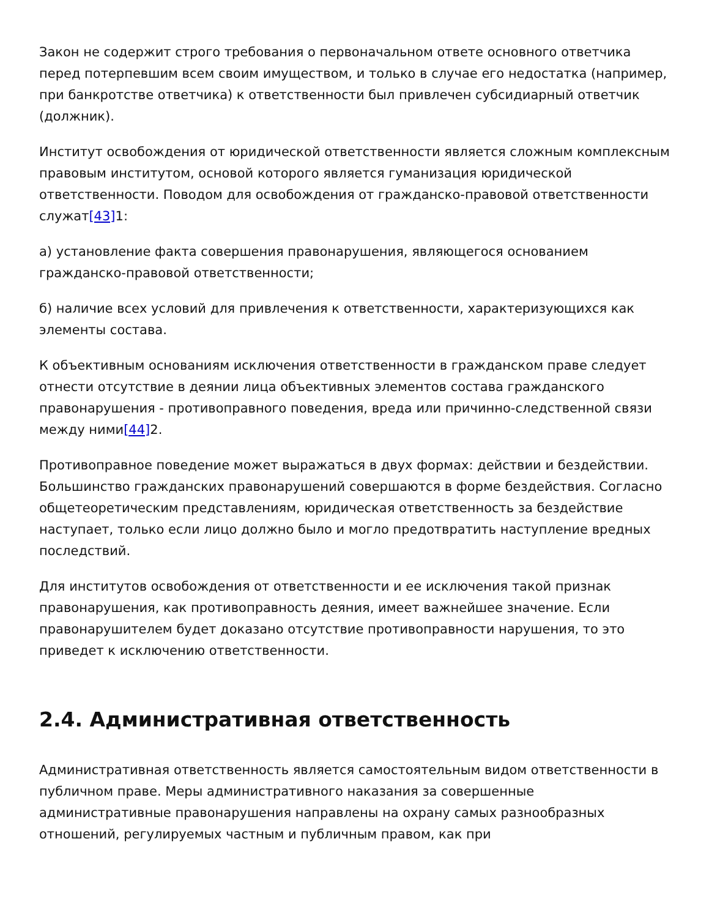Закон не содержит строго требования о первоначальном ответе основного ответчика перед потерпевшим всем своим имуществом, и только в случае его недостатка (например, при банкротстве ответчика) к ответственности был привлечен субсидиарный ответчик (должник).
Институт освобождения от юридической ответственности является сложным комплексным правовым институтом, основой которого является гуманизация юридической ответственности. Поводом для освобождения от гражданско-правовой ответственности служат[43] 1:
а) установление факта совершения правонарушения, являющегося основанием гражданско-правовой ответственности;
б) наличие всех условий для привлечения к ответственности, характеризующихся как элементы состава.
К объективным основаниям исключения ответственности в гражданском праве следует отнести отсутствие в деянии лица объективных элементов состава гражданского правонарушения - противоправного поведения, вреда или причинно-следственной связи между ними[44] 2.
Противоправное поведение может выражаться в двух формах: действии и бездействии. Большинство гражданских правонарушений совершаются в форме бездействия. Согласно общетеоретическим представлениям, юридическая ответственность за бездействие наступает, только если лицо должно было и могло предотвратить наступление вредных последствий.
Для институтов освобождения от ответственности и ее исключения такой признак правонарушения, как противоправность деяния, имеет важнейшее значение. Если правонарушителем будет доказано отсутствие противоправности нарушения, то это приведет к исключению ответственности.
2.4. Административная ответственность
Административная ответственность является самостоятельным видом ответственности в публичном праве. Меры административного наказания за совершенные административные правонарушения направлены на охрану самых разнообразных отношений, регулируемых частным и публичным правом, как при